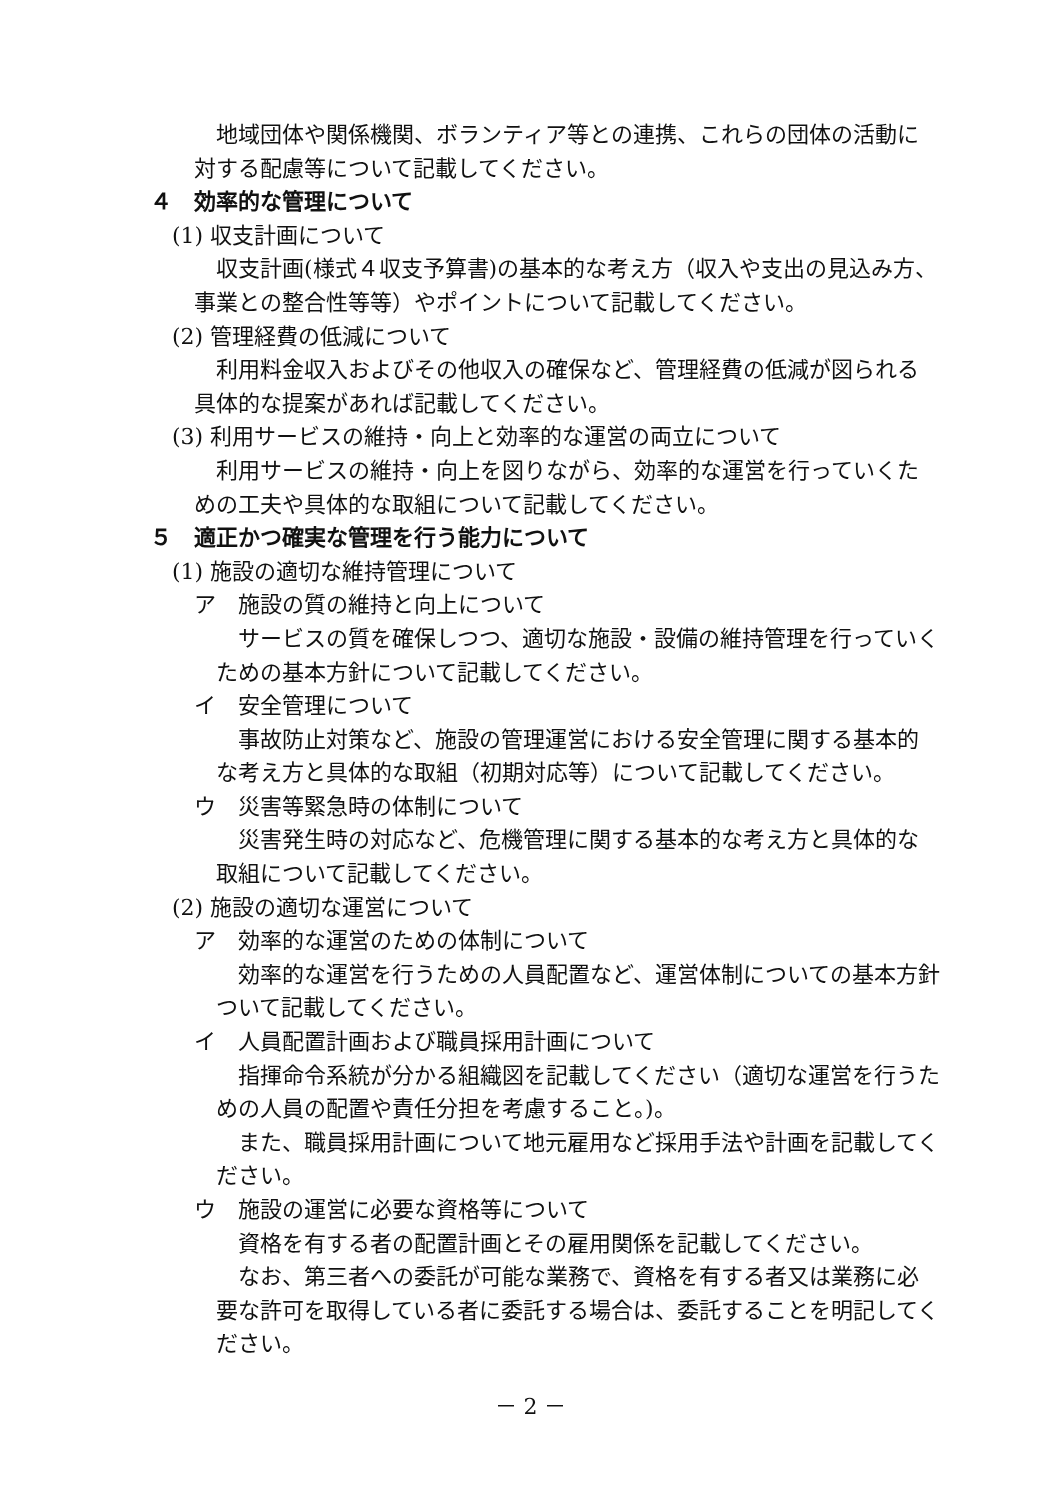地域団体や関係機関、ボランティア等との連携、これらの団体の活動に対する配慮等について記載してください。
４　効率的な管理について
(1) 収支計画について
収支計画(様式４収支予算書)の基本的な考え方（収入や支出の見込み方、事業との整合性等等）やポイントについて記載してください。
(2) 管理経費の低減について
利用料金収入およびその他収入の確保など、管理経費の低減が図られる具体的な提案があれば記載してください。
(3) 利用サービスの維持・向上と効率的な運営の両立について
利用サービスの維持・向上を図りながら、効率的な運営を行っていくための工夫や具体的な取組について記載してください。
５　適正かつ確実な管理を行う能力について
(1) 施設の適切な維持管理について
ア　施設の質の維持と向上について
サービスの質を確保しつつ、適切な施設・設備の維持管理を行っていくための基本方針について記載してください。
イ　安全管理について
事故防止対策など、施設の管理運営における安全管理に関する基本的な考え方と具体的な取組（初期対応等）について記載してください。
ウ　災害等緊急時の体制について
災害発生時の対応など、危機管理に関する基本的な考え方と具体的な取組について記載してください。
(2) 施設の適切な運営について
ア　効率的な運営のための体制について
効率的な運営を行うための人員配置など、運営体制についての基本方針ついて記載してください。
イ　人員配置計画および職員採用計画について
指揮命令系統が分かる組織図を記載してください（適切な運営を行うための人員の配置や責任分担を考慮すること。)。
また、職員採用計画について地元雇用など採用手法や計画を記載してください。
ウ　施設の運営に必要な資格等について
資格を有する者の配置計画とその雇用関係を記載してください。
なお、第三者への委託が可能な業務で、資格を有する者又は業務に必要な許可を取得している者に委託する場合は、委託することを明記してください。
－ 2 －